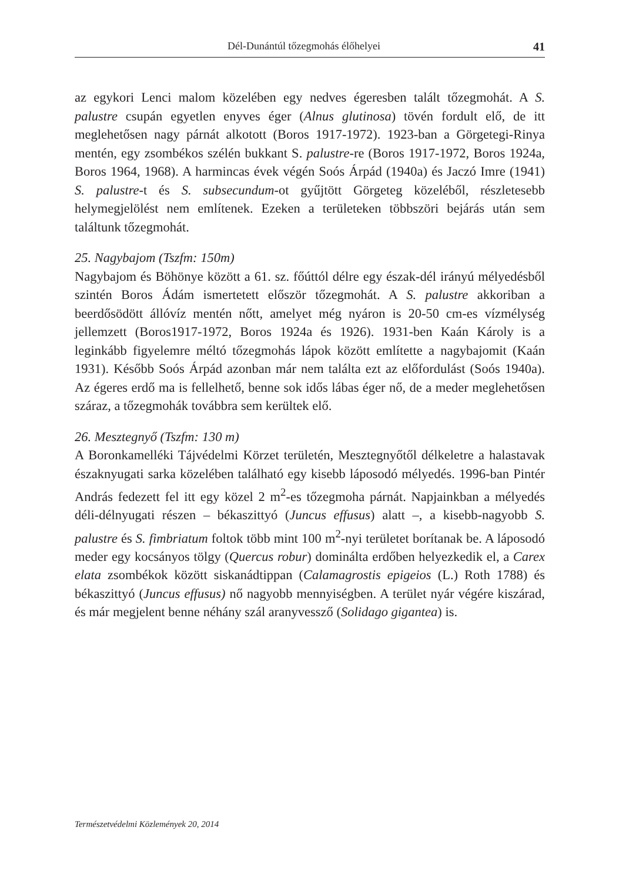Dél-Dunántúl tőzegmohás élőhelyei 41
az egykori Lenci malom közelében egy nedves égeresben talált tőzegmohát. A S. palustre csupán egyetlen enyves éger (Alnus glutinosa) tövén fordult elő, de itt meglehetősen nagy párnát alkotott (Boros 1917-1972). 1923-ban a Görgetegi-Rinya mentén, egy zsombékos szélén bukkant S. palustre-re (Boros 1917-1972, Boros 1924a, Boros 1964, 1968). A harmincas évek végén Soós Árpád (1940a) és Jaczó Imre (1941) S. palustre-t és S. subsecundum-ot gyűjtött Görgeteg közeléből, részletesebb helymegjelölést nem említenek. Ezeken a területeken többszöri bejárás után sem találtunk tőzegmohát.
25. Nagybajom (Tszfm: 150m)
Nagybajom és Böhönye között a 61. sz. főúttól délre egy észak-dél irányú mélyedésből szintén Boros Ádám ismertetett először tőzegmohát. A S. palustre akkoriban a beerdősödött állóvíz mentén nőtt, amelyet még nyáron is 20-50 cm-es vízmélység jellemzett (Boros1917-1972, Boros 1924a és 1926). 1931-ben Kaán Károly is a leginkább figyelemre méltó tőzegmohás lápok között említette a nagybajomit (Kaán 1931). Később Soós Árpád azonban már nem találta ezt az előfordulást (Soós 1940a). Az égeres erdő ma is fellelhető, benne sok idős lábas éger nő, de a meder meglehetősen száraz, a tőzegmohák továbbra sem kerültek elő.
26. Mesztegnyő (Tszfm: 130 m)
A Boronkamelléki Tájvédelmi Körzet területén, Mesztegnyőtől délkeletre a halastavak északnyugati sarka közelében található egy kisebb láposodó mélyedés. 1996-ban Pintér András fedezett fel itt egy közel 2 m<sup>2</sup>-es tőzegmoha párnát. Napjainkban a mélyedés déli-délnyugati részen – békaszittyó (Juncus effusus) alatt –, a kisebb-nagyobb S. palustre és S. fimbriatum foltok több mint 100 m<sup>2</sup>-nyi területet borítanak be. A láposodó meder egy kocsányos tölgy (Quercus robur) dominálta erdőben helyezkedik el, a Carex elata zsombékok között siskanádtippan (Calamagrostis epigeios (L.) Roth 1788) és békaszittyó (Juncus effusus) nő nagyobb mennyiségben. A terület nyár végére kiszárad, és már megjelent benne néhány szál aranyvessző (Solidago gigantea) is.
Természetvédelmi Közlemények 20, 2014